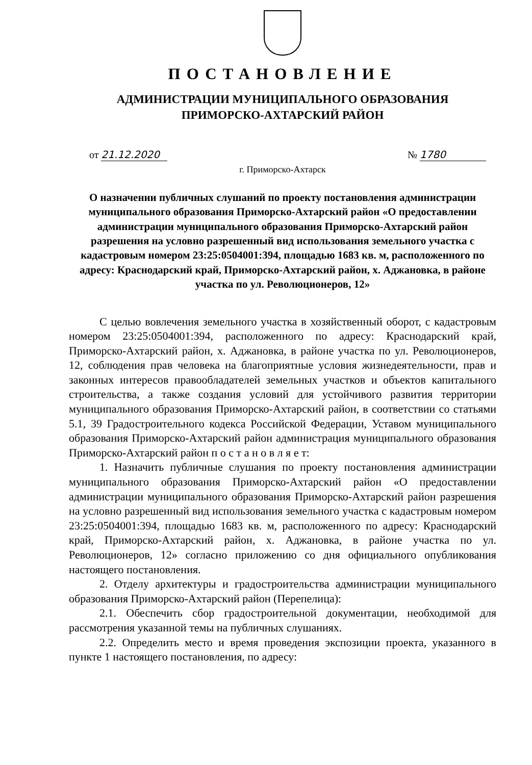ПОСТАНОВЛЕНИЕ
АДМИНИСТРАЦИИ МУНИЦИПАЛЬНОГО ОБРАЗОВАНИЯ
ПРИМОРСКО-АХТАРСКИЙ РАЙОН
от 21.12.2020 № 1780
г. Приморско-Ахтарск
О назначении публичных слушаний по проекту постановления администрации муниципального образования Приморско-Ахтарский район «О предоставлении администрации муниципального образования Приморско-Ахтарский район разрешения на условно разрешенный вид использования земельного участка с кадастровым номером 23:25:0504001:394, площадью 1683 кв. м, расположенного по адресу: Краснодарский край, Приморско-Ахтарский район, х. Аджановка, в районе участка по ул. Революционеров, 12»
С целью вовлечения земельного участка в хозяйственный оборот, с кадастровым номером 23:25:0504001:394, расположенного по адресу: Краснодарский край, Приморско-Ахтарский район, х. Аджановка, в районе участка по ул. Революционеров, 12, соблюдения прав человека на благоприятные условия жизнедеятельности, прав и законных интересов правообладателей земельных участков и объектов капитального строительства, а также создания условий для устойчивого развития территории муниципального образования Приморско-Ахтарский район, в соответствии со статьями 5.1, 39 Градостроительного кодекса Российской Федерации, Уставом муниципального образования Приморско-Ахтарский район администрация муниципального образования Приморско-Ахтарский район п о с т а н о в л я е т:
1. Назначить публичные слушания по проекту постановления администрации муниципального образования Приморско-Ахтарский район «О предоставлении администрации муниципального образования Приморско-Ахтарский район разрешения на условно разрешенный вид использования земельного участка с кадастровым номером 23:25:0504001:394, площадью 1683 кв. м, расположенного по адресу: Краснодарский край, Приморско-Ахтарский район, х. Аджановка, в районе участка по ул. Революционеров, 12» согласно приложению со дня официального опубликования настоящего постановления.
2. Отделу архитектуры и градостроительства администрации муниципального образования Приморско-Ахтарский район (Перепелица):
2.1. Обеспечить сбор градостроительной документации, необходимой для рассмотрения указанной темы на публичных слушаниях.
2.2. Определить место и время проведения экспозиции проекта, указанного в пункте 1 настоящего постановления, по адресу: